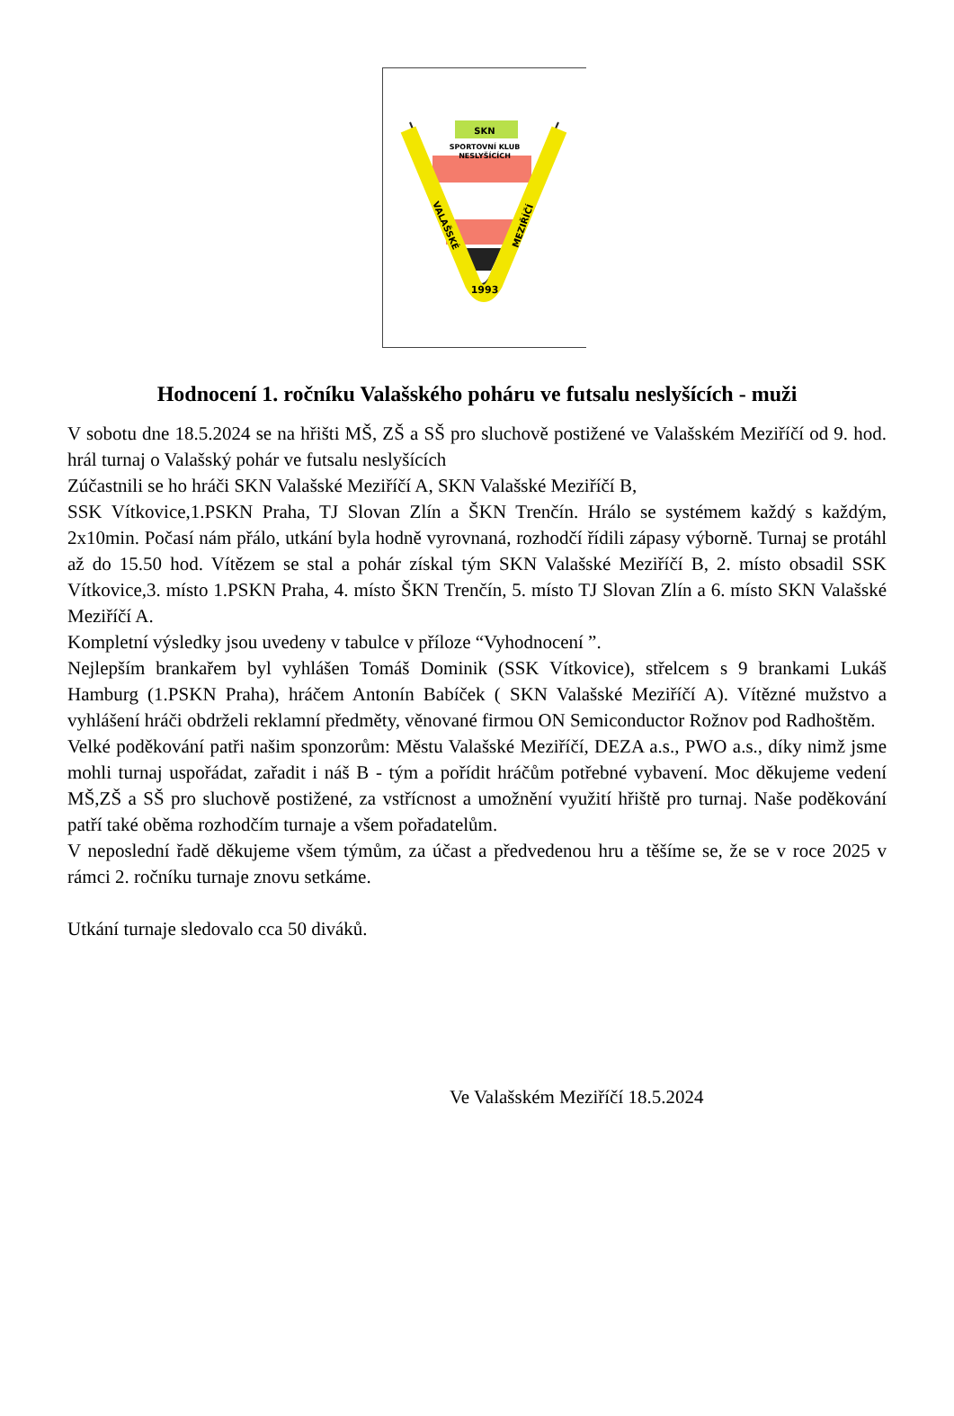SKN
SPORTOVNÍ KLUB
NESLYŠÍCÍCH
1993
VALAŠSKÉ
MEZIŘÍČÍ
Hodnocení 1. ročníku Valašského poháru ve futsalu neslyšících - muži
V sobotu dne 18.5.2024 se na hřišti MŠ, ZŠ a SŠ pro sluchově postižené ve Valašském Meziříčí od 9. hod. hrál turnaj o Valašský pohár ve futsalu neslyšících
Zúčastnili se ho hráči SKN Valašské Meziříčí A, SKN Valašské Meziříčí B,
SSK Vítkovice,1.PSKN Praha, TJ Slovan Zlín a ŠKN Trenčín. Hrálo se systémem každý s každým, 2x10min. Počasí nám přálo, utkání byla hodně vyrovnaná, rozhodčí řídili zápasy výborně. Turnaj se protáhl až do 15.50 hod. Vítězem se stal a pohár získal tým SKN Valašské Meziříčí B, 2. místo obsadil SSK Vítkovice,3. místo 1.PSKN Praha, 4. místo ŠKN Trenčín, 5. místo TJ Slovan Zlín a 6. místo SKN Valašské Meziříčí A.
Kompletní výsledky jsou uvedeny v tabulce v příloze “Vyhodnocení ”.
Nejlepším brankařem byl vyhlášen Tomáš Dominik (SSK Vítkovice), střelcem s 9 brankami Lukáš Hamburg (1.PSKN Praha), hráčem Antonín Babíček ( SKN Valašské Meziříčí A). Vítězné mužstvo a vyhlášení hráči obdrželi reklamní předměty, věnované firmou ON Semiconductor Rožnov pod Radhoštěm.
Velké poděkování patři našim sponzorům: Městu Valašské Meziříčí, DEZA a.s., PWO a.s., díky nimž jsme mohli turnaj uspořádat, zařadit i náš B - tým a pořídit hráčům potřebné vybavení. Moc děkujeme vedení MŠ,ZŠ a SŠ pro sluchově postižené, za vstřícnost a umožnění využití hřiště pro turnaj. Naše poděkování patří také oběma rozhodčím turnaje a všem pořadatelům.
V neposlední řadě děkujeme všem týmům, za účast a předvedenou hru a těšíme se, že se v roce 2025 v rámci 2. ročníku turnaje znovu setkáme.
Utkání turnaje sledovalo cca 50 diváků.
Ve Valašském Meziříčí 18.5.2024